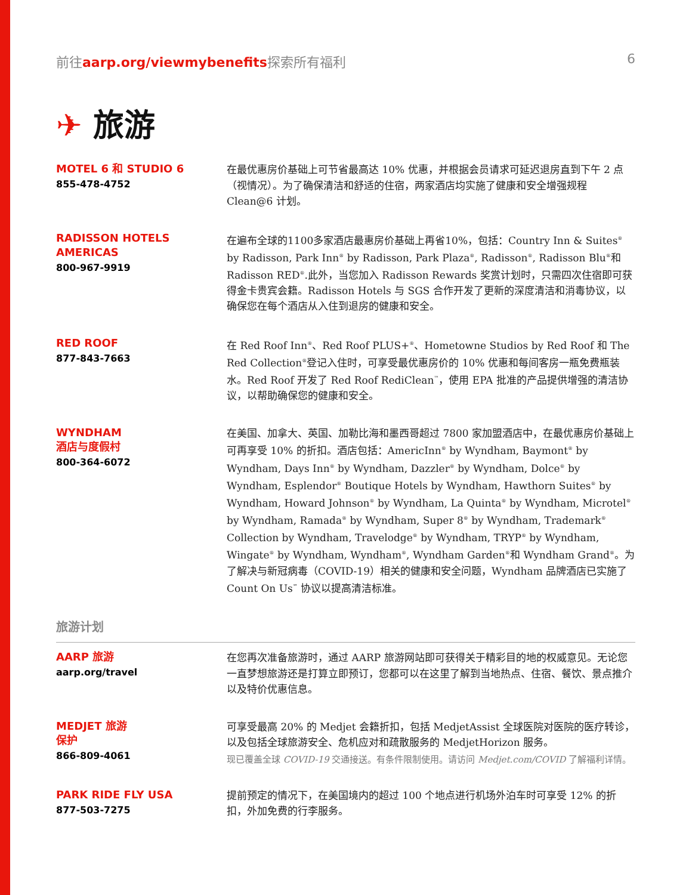前往aarp.org/viewmybenefits探索所有福利
6
✈ 旅游
MOTEL 6 和 STUDIO 6
855-478-4752
在最优惠房价基础上可节省最高达 10% 优惠，并根据会员请求可延迟退房直到下午 2 点（视情况）。为了确保清洁和舒适的住宿，两家酒店均实施了健康和安全增强规程 Clean@6 计划。
RADISSON HOTELS AMERICAS
800-967-9919
在遍布全球的1100多家酒店最惠房价基础上再省10%，包括：Country Inn & Suites<sup>®</sup> by Radisson, Park Inn<sup>®</sup> by Radisson, Park Plaza<sup>®</sup>, Radisson<sup>®</sup>, Radisson Blu<sup>®</sup>和 Radisson RED<sup>®</sup>.此外，当您加入 Radisson Rewards 奖赏计划时，只需四次住宿即可获得金卡贵宾会籍。Radisson Hotels 与 SGS 合作开发了更新的深度清洁和消毒协议，以确保您在每个酒店从入住到退房的健康和安全。
RED ROOF
877-843-7663
在 Red Roof Inn<sup>®</sup>、Red Roof PLUS+<sup>®</sup>、Hometowne Studios by Red Roof 和 The Red Collection<sup>®</sup>登记入住时，可享受最优惠房价的 10% 优惠和每间客房一瓶免费瓶装水。Red Roof 开发了 Red Roof RediClean<sup>™</sup>，使用 EPA 批准的产品提供增强的清洁协议，以帮助确保您的健康和安全。
WYNDHAM
酒店与度假村
800-364-6072
在美国、加拿大、英国、加勒比海和墨西哥超过 7800 家加盟酒店中，在最优惠房价基础上可再享受 10% 的折扣。酒店包括：AmericInn<sup>®</sup> by Wyndham, Baymont<sup>®</sup> by Wyndham, Days Inn<sup>®</sup> by Wyndham, Dazzler<sup>®</sup> by Wyndham, Dolce<sup>®</sup> by Wyndham, Esplendor<sup>®</sup> Boutique Hotels by Wyndham, Hawthorn Suites<sup>®</sup> by Wyndham, Howard Johnson<sup>®</sup> by Wyndham, La Quinta<sup>®</sup> by Wyndham, Microtel<sup>®</sup> by Wyndham, Ramada<sup>®</sup> by Wyndham, Super 8<sup>®</sup> by Wyndham, Trademark<sup>®</sup> Collection by Wyndham, Travelodge<sup>®</sup> by Wyndham, TRYP<sup>®</sup> by Wyndham, Wingate<sup>®</sup> by Wyndham, Wyndham<sup>®</sup>, Wyndham Garden<sup>®</sup>和 Wyndham Grand<sup>®</sup>。为了解决与新冠病毒（COVID-19）相关的健康和安全问题，Wyndham 品牌酒店已实施了 Count On Us<sup>℠</sup> 协议以提高清洁标准。
旅游计划
AARP 旅游
aarp.org/travel
在您再次准备旅游时，通过 AARP 旅游网站即可获得关于精彩目的地的权威意见。无论您一直梦想旅游还是打算立即预订，您都可以在这里了解到当地热点、住宿、餐饮、景点推介以及特价优惠信息。
MEDJET 旅游
保护
866-809-4061
可享受最高 20% 的 Medjet 会籍折扣，包括 MedjetAssist 全球医院对医院的医疗转诊，以及包括全球旅游安全、危机应对和疏散服务的 MedjetHorizon 服务。
现已覆盖全球 COVID-19 交通接送。有条件限制使用。请访问 Medjet.com/COVID 了解福利详情。
PARK RIDE FLY USA
877-503-7275
提前预定的情况下，在美国境内的超过 100 个地点进行机场外泊车时可享受 12% 的折扣，外加免费的行李服务。